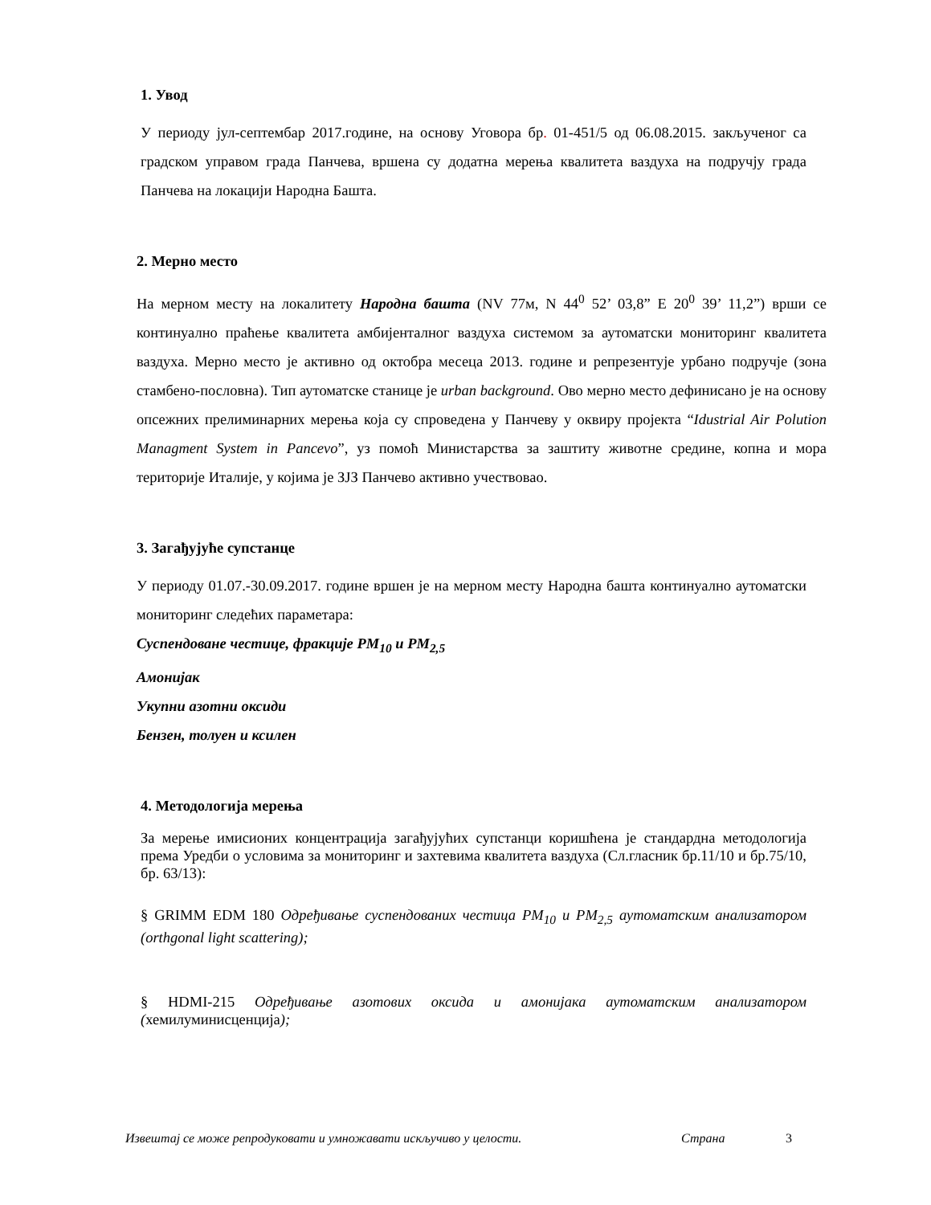1. Увод
У периоду јул-септембар 2017.године, на основу Уговора бр. 01-451/5 од 06.08.2015. закљученог са градском управом града Панчева, вршена су додатна мерења квалитета ваздуха на подручју града Панчева на локацији Народна Башта.
2. Мерно место
На мерном месту на локалитету Народна башта (NV 77м, N 44<sup>0</sup> 52’ 03,8” E 20<sup>0</sup> 39’ 11,2”) врши се континуално праћење квалитета амбијенталног ваздуха системом за аутоматски мониторинг квалитета ваздуха. Мерно место је активно од октобра месеца 2013. године и репрезентује урбано подручје (зона стамбено-пословна). Тип аутоматске станице је urban background. Ово мерно место дефинисано је на основу опсежних прелиминарних мерења која су спроведена у Панчеву у оквиру пројекта “Idustrial Air Polution Managment System in Pancevo”, уз помоћ Министарства за заштиту животне средине, копна и мора територије Италије, у којима је ЗЈЗ Панчево активно учествовао.
3. Загађујуће супстанце
У периоду 01.07.-30.09.2017. године вршен је на мерном месту Народна башта континуално аутоматски мониторинг следећих параметара:
Суспендоване честице, фракције PM<sub>10</sub> и PM<sub>2,5</sub>
Амонијак
Укупни азотни оксиди
Бензен, толуен и ксилен
4. Методологија мерења
За мерење имисионих концентрација загађујућих супстанци коришћена је стандардна методологија према Уредби о условима за мониторинг и захтевима квалитета ваздуха (Сл.гласник бр.11/10 и бр.75/10, бр. 63/13):
§ GRIMM EDM 180 Одређивање суспендованих честица PM<sub>10</sub> и PM<sub>2,5</sub> аутоматским анализатором (orthgonal light scattering);
§ HDMI-215 Одређивање азотових оксида и амонијака аутоматским анализатором (хемилуминисценција);
Извештај се може репродуковати и умножавати искључиво у целости. Страна 3